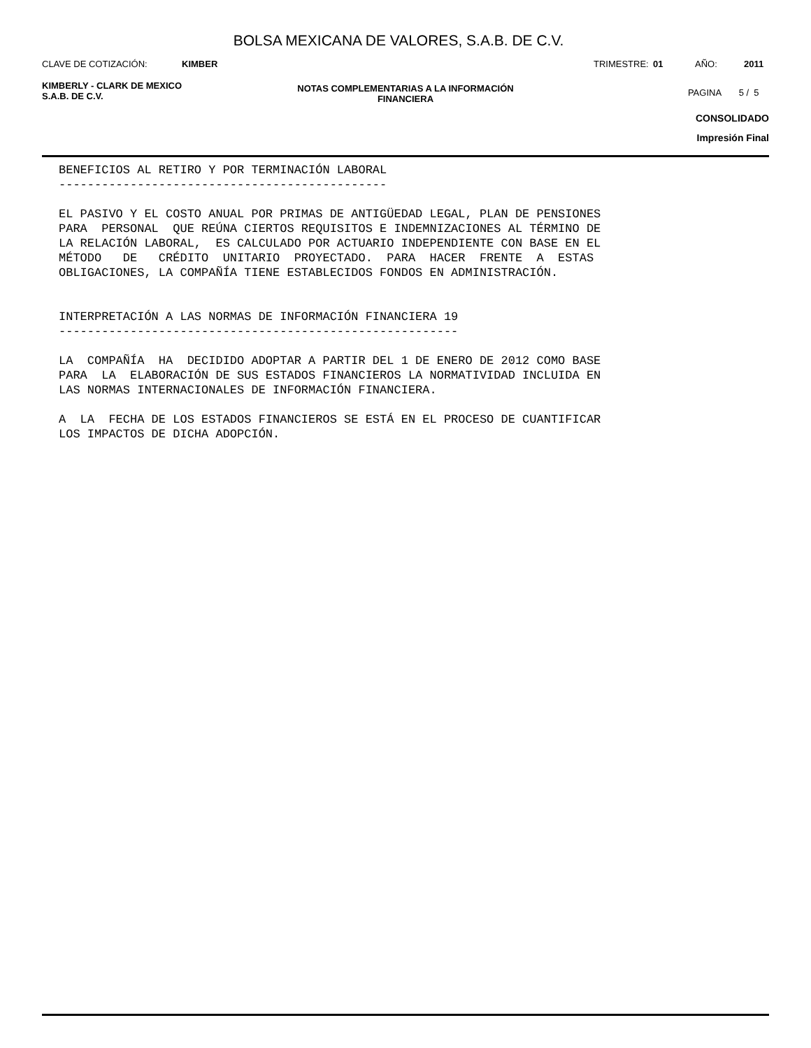BOLSA MEXICANA DE VALORES, S.A.B. DE C.V.
CLAVE DE COTIZACIÓN: KIMBER TRIMESTRE: 01 AÑO: 2011
KIMBERLY - CLARK DE MEXICO
S.A.B. DE C.V.
NOTAS COMPLEMENTARIAS A LA INFORMACIÓN
FINANCIERA
PAGINA 5 / 5
CONSOLIDADO
Impresión Final
BENEFICIOS AL RETIRO Y POR TERMINACIÓN LABORAL
----------------------------------------------

EL PASIVO Y EL COSTO ANUAL POR PRIMAS DE ANTIGÜEDAD LEGAL, PLAN DE PENSIONES
PARA  PERSONAL  QUE REÚNA CIERTOS REQUISITOS E INDEMNIZACIONES AL TÉRMINO DE
LA RELACIÓN LABORAL,  ES CALCULADO POR ACTUARIO INDEPENDIENTE CON BASE EN EL
MÉTODO   DE   CRÉDITO  UNITARIO  PROYECTADO.  PARA  HACER  FRENTE  A  ESTAS
OBLIGACIONES, LA COMPAÑÍA TIENE ESTABLECIDOS FONDOS EN ADMINISTRACIÓN.


INTERPRETACIÓN A LAS NORMAS DE INFORMACIÓN FINANCIERA 19
--------------------------------------------------------

LA  COMPAÑÍA  HA  DECIDIDO ADOPTAR A PARTIR DEL 1 DE ENERO DE 2012 COMO BASE
PARA  LA  ELABORACIÓN DE SUS ESTADOS FINANCIEROS LA NORMATIVIDAD INCLUIDA EN
LAS NORMAS INTERNACIONALES DE INFORMACIÓN FINANCIERA.

A  LA  FECHA DE LOS ESTADOS FINANCIEROS SE ESTÁ EN EL PROCESO DE CUANTIFICAR
LOS IMPACTOS DE DICHA ADOPCIÓN.